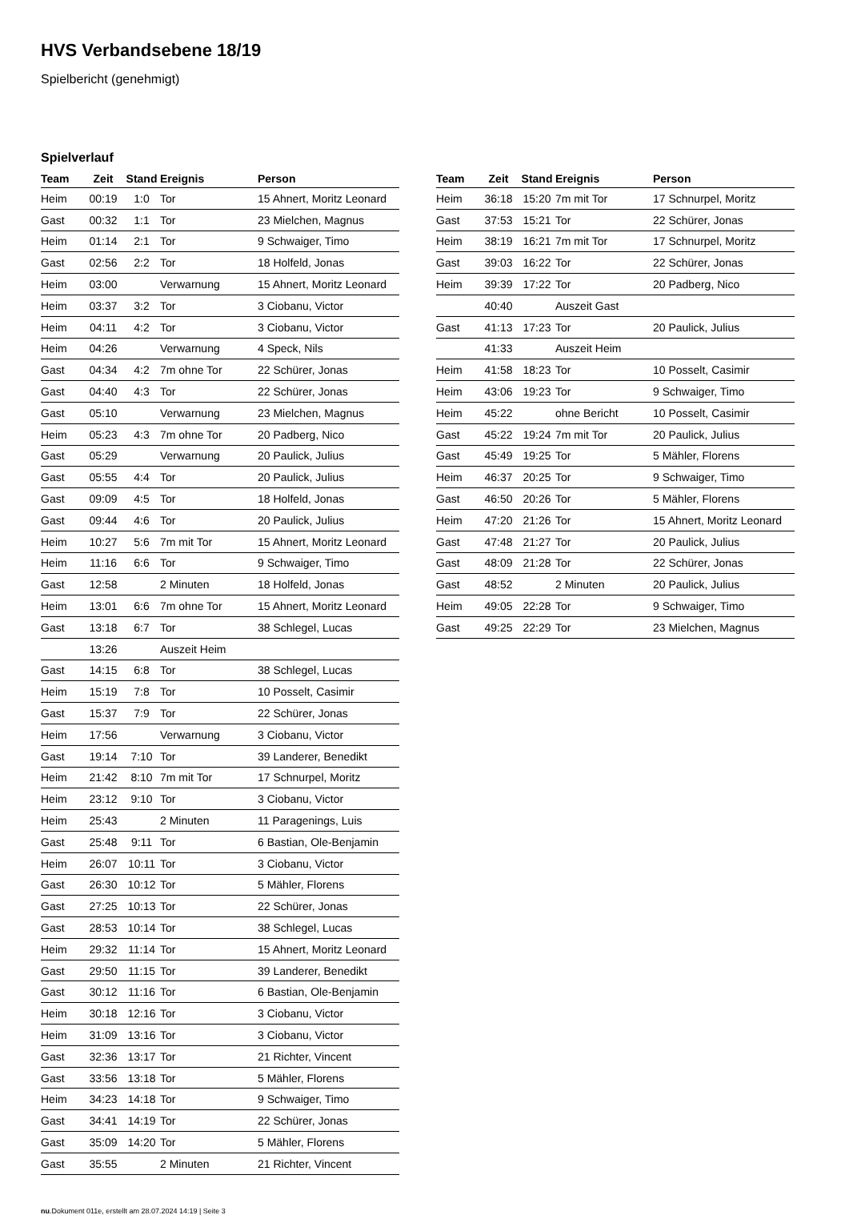HVS Verbandsebene 18/19
Spielbericht (genehmigt)
Spielverlauf
| Team | Zeit | Stand | Ereignis | Person |
| --- | --- | --- | --- | --- |
| Heim | 00:19 | 1:0 | Tor | 15 Ahnert, Moritz Leonard |
| Gast | 00:32 | 1:1 | Tor | 23 Mielchen, Magnus |
| Heim | 01:14 | 2:1 | Tor | 9 Schwaiger, Timo |
| Gast | 02:56 | 2:2 | Tor | 18 Holfeld, Jonas |
| Heim | 03:00 | | Verwarnung | 15 Ahnert, Moritz Leonard |
| Heim | 03:37 | 3:2 | Tor | 3 Ciobanu, Victor |
| Heim | 04:11 | 4:2 | Tor | 3 Ciobanu, Victor |
| Heim | 04:26 | | Verwarnung | 4 Speck, Nils |
| Gast | 04:34 | 4:2 | 7m ohne Tor | 22 Schürer, Jonas |
| Gast | 04:40 | 4:3 | Tor | 22 Schürer, Jonas |
| Gast | 05:10 | | Verwarnung | 23 Mielchen, Magnus |
| Heim | 05:23 | 4:3 | 7m ohne Tor | 20 Padberg, Nico |
| Gast | 05:29 | | Verwarnung | 20 Paulick, Julius |
| Gast | 05:55 | 4:4 | Tor | 20 Paulick, Julius |
| Gast | 09:09 | 4:5 | Tor | 18 Holfeld, Jonas |
| Gast | 09:44 | 4:6 | Tor | 20 Paulick, Julius |
| Heim | 10:27 | 5:6 | 7m mit Tor | 15 Ahnert, Moritz Leonard |
| Heim | 11:16 | 6:6 | Tor | 9 Schwaiger, Timo |
| Gast | 12:58 | | 2 Minuten | 18 Holfeld, Jonas |
| Heim | 13:01 | 6:6 | 7m ohne Tor | 15 Ahnert, Moritz Leonard |
| Gast | 13:18 | 6:7 | Tor | 38 Schlegel, Lucas |
| | 13:26 | | Auszeit Heim | |
| Gast | 14:15 | 6:8 | Tor | 38 Schlegel, Lucas |
| Heim | 15:19 | 7:8 | Tor | 10 Posselt, Casimir |
| Gast | 15:37 | 7:9 | Tor | 22 Schürer, Jonas |
| Heim | 17:56 | | Verwarnung | 3 Ciobanu, Victor |
| Gast | 19:14 | 7:10 | Tor | 39 Landerer, Benedikt |
| Heim | 21:42 | 8:10 | 7m mit Tor | 17 Schnurpel, Moritz |
| Heim | 23:12 | 9:10 | Tor | 3 Ciobanu, Victor |
| Heim | 25:43 | | 2 Minuten | 11 Paragenings, Luis |
| Gast | 25:48 | 9:11 | Tor | 6 Bastian, Ole-Benjamin |
| Heim | 26:07 | 10:11 | Tor | 3 Ciobanu, Victor |
| Gast | 26:30 | 10:12 | Tor | 5 Mähler, Florens |
| Gast | 27:25 | 10:13 | Tor | 22 Schürer, Jonas |
| Gast | 28:53 | 10:14 | Tor | 38 Schlegel, Lucas |
| Heim | 29:32 | 11:14 | Tor | 15 Ahnert, Moritz Leonard |
| Gast | 29:50 | 11:15 | Tor | 39 Landerer, Benedikt |
| Gast | 30:12 | 11:16 | Tor | 6 Bastian, Ole-Benjamin |
| Heim | 30:18 | 12:16 | Tor | 3 Ciobanu, Victor |
| Heim | 31:09 | 13:16 | Tor | 3 Ciobanu, Victor |
| Gast | 32:36 | 13:17 | Tor | 21 Richter, Vincent |
| Gast | 33:56 | 13:18 | Tor | 5 Mähler, Florens |
| Heim | 34:23 | 14:18 | Tor | 9 Schwaiger, Timo |
| Gast | 34:41 | 14:19 | Tor | 22 Schürer, Jonas |
| Gast | 35:09 | 14:20 | Tor | 5 Mähler, Florens |
| Gast | 35:55 | | 2 Minuten | 21 Richter, Vincent |
| Team | Zeit | Stand | Ereignis | Person |
| --- | --- | --- | --- | --- |
| Heim | 36:18 | 15:20 | 7m mit Tor | 17 Schnurpel, Moritz |
| Gast | 37:53 | 15:21 | Tor | 22 Schürer, Jonas |
| Heim | 38:19 | 16:21 | 7m mit Tor | 17 Schnurpel, Moritz |
| Gast | 39:03 | 16:22 | Tor | 22 Schürer, Jonas |
| Heim | 39:39 | 17:22 | Tor | 20 Padberg, Nico |
| | 40:40 | | Auszeit Gast | |
| Gast | 41:13 | 17:23 | Tor | 20 Paulick, Julius |
| | 41:33 | | Auszeit Heim | |
| Heim | 41:58 | 18:23 | Tor | 10 Posselt, Casimir |
| Heim | 43:06 | 19:23 | Tor | 9 Schwaiger, Timo |
| Heim | 45:22 | | ohne Bericht | 10 Posselt, Casimir |
| Gast | 45:22 | 19:24 | 7m mit Tor | 20 Paulick, Julius |
| Gast | 45:49 | 19:25 | Tor | 5 Mähler, Florens |
| Heim | 46:37 | 20:25 | Tor | 9 Schwaiger, Timo |
| Gast | 46:50 | 20:26 | Tor | 5 Mähler, Florens |
| Heim | 47:20 | 21:26 | Tor | 15 Ahnert, Moritz Leonard |
| Gast | 47:48 | 21:27 | Tor | 20 Paulick, Julius |
| Gast | 48:09 | 21:28 | Tor | 22 Schürer, Jonas |
| Gast | 48:52 | | 2 Minuten | 20 Paulick, Julius |
| Heim | 49:05 | 22:28 | Tor | 9 Schwaiger, Timo |
| Gast | 49:25 | 22:29 | Tor | 23 Mielchen, Magnus |
nu.Dokument 011e, erstellt am 28.07.2024 14:19 | Seite 3